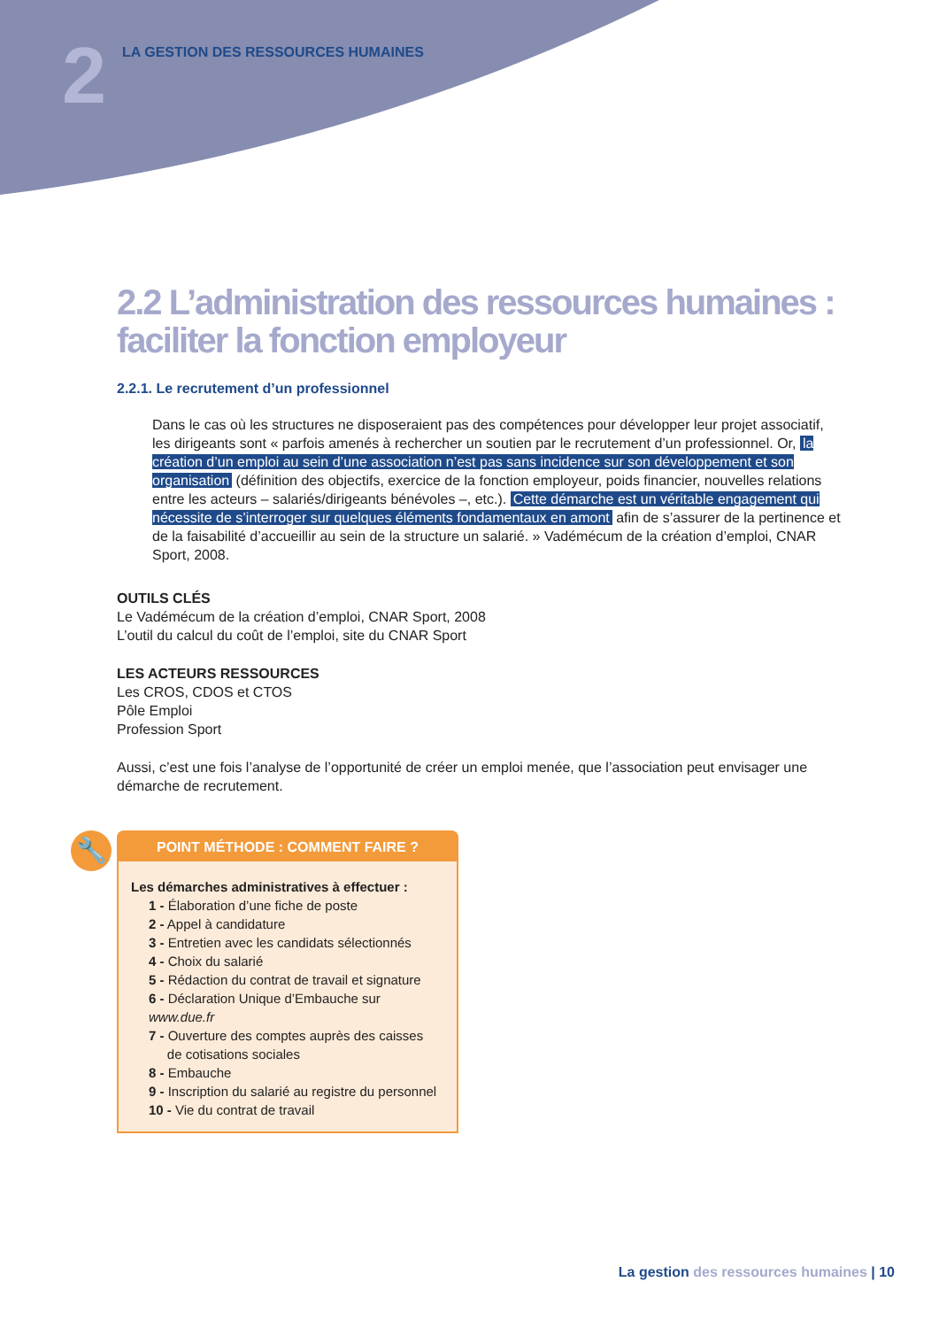2
LA GESTION DES RESSOURCES HUMAINES
2.2 L’administration des ressources humaines : faciliter la fonction employeur
2.2.1. Le recrutement d’un professionnel
Dans le cas où les structures ne disposeraient pas des compétences pour développer leur projet associatif, les dirigeants sont « parfois amenés à rechercher un soutien par le recrutement d’un professionnel. Or, la création d’un emploi au sein d’une association n’est pas sans incidence sur son développement et son organisation (définition des objectifs, exercice de la fonction employeur, poids financier, nouvelles relations entre les acteurs – salariés/dirigeants bénévoles –, etc.). Cette démarche est un véritable engagement qui nécessite de s’interroger sur quelques éléments fondamentaux en amont afin de s’assurer de la pertinence et de la faisabilité d’accueillir au sein de la structure un salarié. » Vadémécum de la création d’emploi, CNAR Sport, 2008.
OUTILS CLÉS
Le Vadémécum de la création d’emploi, CNAR Sport, 2008
L’outil du calcul du coût de l’emploi, site du CNAR Sport
LES ACTEURS RESSOURCES
Les CROS, CDOS et CTOS
Pôle Emploi
Profession Sport
Aussi, c’est une fois l’analyse de l’opportunité de créer un emploi menée, que l’association peut envisager une démarche de recrutement.
🔧
POINT MÉTHODE : COMMENT FAIRE ?
Les démarches administratives à effectuer :
1 - Élaboration d’une fiche de poste
2 - Appel à candidature
3 - Entretien avec les candidats sélectionnés
4 - Choix du salarié
5 - Rédaction du contrat de travail et signature
6 - Déclaration Unique d’Embauche sur www.due.fr
7 - Ouverture des comptes auprès des caisses
de cotisations sociales
8 - Embauche
9 - Inscription du salarié au registre du personnel
10 - Vie du contrat de travail
La gestion des ressources humaines | 10